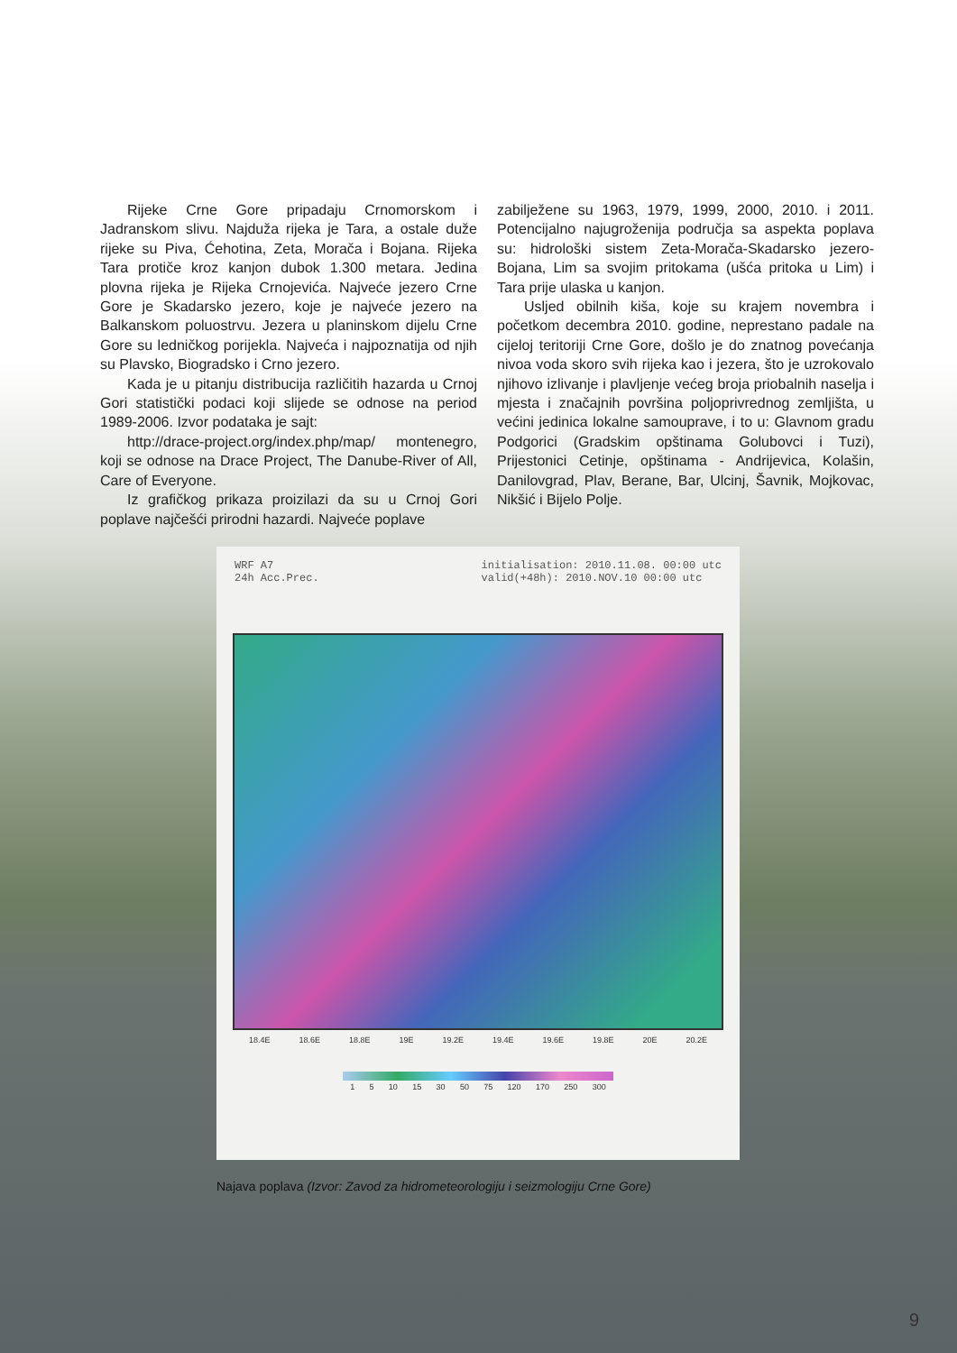Rijeke Crne Gore pripadaju Crnomorskom i Jadranskom slivu. Najduža rijeka je Tara, a ostale duže rijeke su Piva, Ćehotina, Zeta, Morača i Bojana. Rijeka Tara protiče kroz kanjon dubok 1.300 metara. Jedina plovna rijeka je Rijeka Crnojevića. Najveće jezero Crne Gore je Skadarsko jezero, koje je najveće jezero na Balkanskom poluostrvu. Jezera u planinskom dijelu Crne Gore su ledničkog porijekla. Najveća i najpoznatija od njih su Plavsko, Biogradsko i Crno jezero.
Kada je u pitanju distribucija različitih hazarda u Crnoj Gori statistički podaci koji slijede se odnose na period 1989-2006. Izvor podataka je sajt:
http://drace-project.org/index.php/map/ montenegro, koji se odnose na Drace Project, The Danube-River of All, Care of Everyone.
Iz grafičkog prikaza proizilazi da su u Crnoj Gori poplave najčešći prirodni hazardi. Najveće poplave
zabilježene su 1963, 1979, 1999, 2000, 2010. i 2011. Potencijalno najugroženija područja sa aspekta poplava su: hidrološki sistem Zeta-Morača-Skadarsko jezero-Bojana, Lim sa svojim pritokama (ušća pritoka u Lim) i Tara prije ulaska u kanjon.
Usljed obilnih kiša, koje su krajem novembra i početkom decembra 2010. godine, neprestano padale na cijeloj teritoriji Crne Gore, došlo je do znatnog povećanja nivoa voda skoro svih rijeka kao i jezera, što je uzrokovalo njihovo izlivanje i plavljenje većeg broja priobalnih naselja i mjesta i značajnih površina poljoprivrednog zemljišta, u većini jedinica lokalne samouprave, i to u: Glavnom gradu Podgorici (Gradskim opštinama Golubovci i Tuzi), Prijestonici Cetinje, opštinama - Andrijevica, Kolašin, Danilovgrad, Plav, Berane, Bar, Ulcinj, Šavnik, Mojkovac, Nikšić i Bijelo Polje.
WRF A7
24h Acc.Prec.
initialisation: 2010.11.08. 00:00 utc
valid(+48h): 2010.NOV.10 00:00 utc
18.4E 18.6E 18.8E 19E 19.2E 19.4E 19.6E 19.8E 20E 20.2E
1 5 10 15 30 50 75 120 170 250 300
Najava poplava (Izvor: Zavod za hidrometeorologiju i seizmologiju Crne Gore)
9